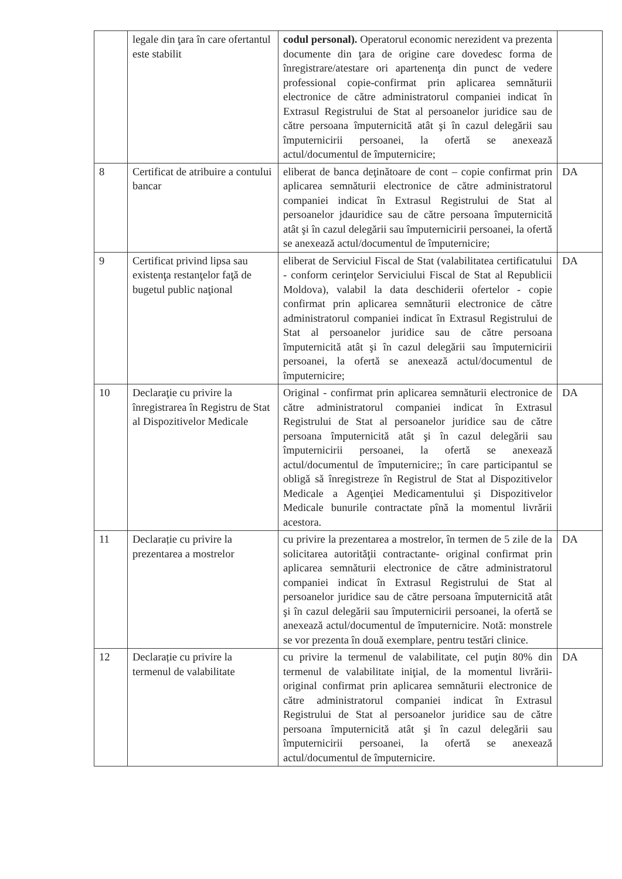| | legale din ţara în care ofertantul este stabilit | codul personal). Operatorul economic nerezident va prezenta documente din ţara de origine care dovedesc forma de înregistrare/atestare ori apartenenţa din punct de vedere professional copie-confirmat prin aplicarea semnăturii electronice de către administratorul companiei indicat în Extrasul Registrului de Stat al persoanelor juridice sau de către persoana împuternicită atât şi în cazul delegării sau împuternicirii persoanei, la ofertă se anexează actul/documentul de împuternicire; | |
| 8 | Certificat de atribuire a contului bancar | eliberat de banca deţinătoare de cont – copie confirmat prin aplicarea semnăturii electronice de către administratorul companiei indicat în Extrasul Registrului de Stat al persoanelor jdauridice sau de către persoana împuternicită atât şi în cazul delegării sau împuternicirii persoanei, la ofertă se anexează actul/documentul de împuternicire; | DA |
| 9 | Certificat privind lipsa sau existenţa restanţelor faţă de bugetul public naţional | eliberat de Serviciul Fiscal de Stat (valabilitatea certificatului - conform cerinţelor Serviciului Fiscal de Stat al Republicii Moldova), valabil la data deschiderii ofertelor - copie confirmat prin aplicarea semnăturii electronice de către administratorul companiei indicat în Extrasul Registrului de Stat al persoanelor juridice sau de către persoana împuternicită atât şi în cazul delegării sau împuternicirii persoanei, la ofertă se anexează actul/documentul de împuternicire; | DA |
| 10 | Declaraţie cu privire la înregistrarea în Registru de Stat al Dispozitivelor Medicale | Original - confirmat prin aplicarea semnăturii electronice de către administratorul companiei indicat în Extrasul Registrului de Stat al persoanelor juridice sau de către persoana împuternicită atât şi în cazul delegării sau împuternicirii persoanei, la ofertă se anexează actul/documentul de împuternicire;; în care participantul se obligă să înregistreze în Registrul de Stat al Dispozitivelor Medicale a Agenţiei Medicamentului şi Dispozitivelor Medicale bunurile contractate pînă la momentul livrării acestora. | DA |
| 11 | Declarație cu privire la prezentarea a mostrelor | cu privire la prezentarea a mostrelor, în termen de 5 zile de la solicitarea autorităţii contractante- original confirmat prin aplicarea semnăturii electronice de către administratorul companiei indicat în Extrasul Registrului de Stat al persoanelor juridice sau de către persoana împuternicită atât şi în cazul delegării sau împuternicirii persoanei, la ofertă se anexează actul/documentul de împuternicire. Notă: monstrele se vor prezenta în două exemplare, pentru testări clinice. | DA |
| 12 | Declarație cu privire la termenul de valabilitate | cu privire la termenul de valabilitate, cel puţin 80% din termenul de valabilitate iniţial, de la momentul livrării- original confirmat prin aplicarea semnăturii electronice de către administratorul companiei indicat în Extrasul Registrului de Stat al persoanelor juridice sau de către persoana împuternicită atât şi în cazul delegării sau împuternicirii persoanei, la ofertă se anexează actul/documentul de împuternicire. | DA |